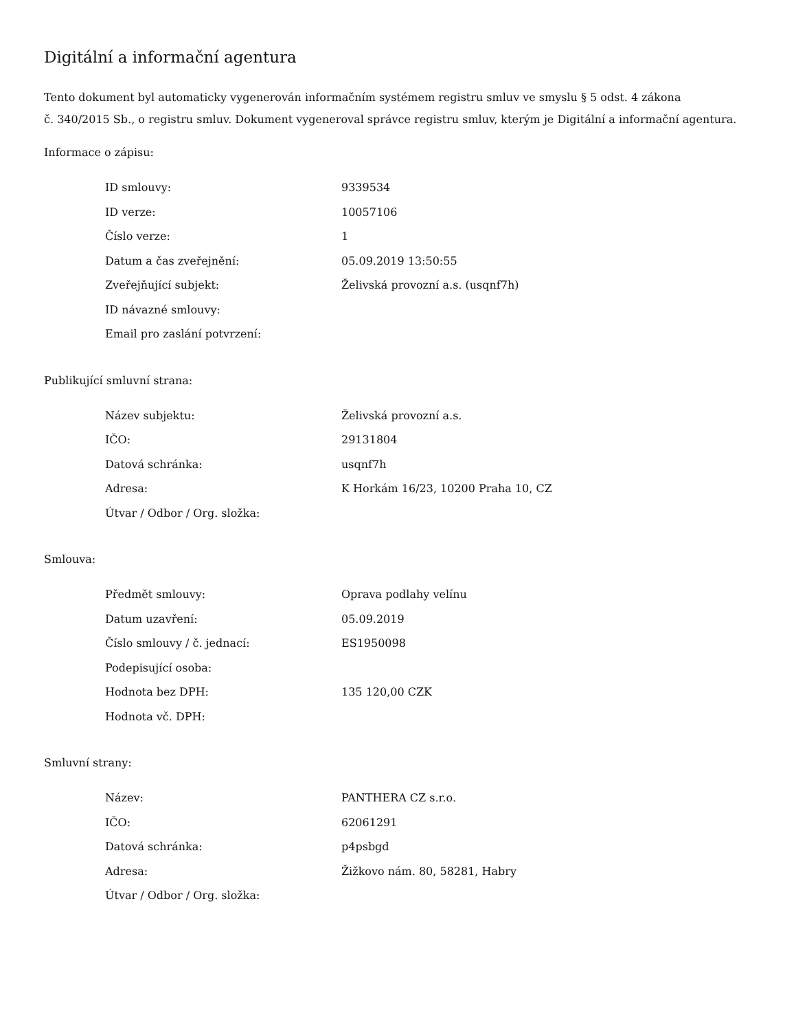Digitální a informační agentura
Tento dokument byl automaticky vygenerován informačním systémem registru smluv ve smyslu § 5 odst. 4 zákona
č. 340/2015 Sb., o registru smluv. Dokument vygeneroval správce registru smluv, kterým je Digitální a informační agentura.
Informace o zápisu:
| ID smlouvy: | 9339534 |
| ID verze: | 10057106 |
| Číslo verze: | 1 |
| Datum a čas zveřejnění: | 05.09.2019 13:50:55 |
| Zveřejňující subjekt: | Želivská provozní a.s. (usqnf7h) |
| ID návazné smlouvy: | |
| Email pro zaslání potvrzení: | |
Publikující smluvní strana:
| Název subjektu: | Želivská provozní a.s. |
| IČO: | 29131804 |
| Datová schránka: | usqnf7h |
| Adresa: | K Horkám 16/23, 10200 Praha 10, CZ |
| Útvar / Odbor / Org. složka: | |
Smlouva:
| Předmět smlouvy: | Oprava podlahy velínu |
| Datum uzavření: | 05.09.2019 |
| Číslo smlouvy / č. jednací: | ES1950098 |
| Podepisující osoba: | |
| Hodnota bez DPH: | 135 120,00 CZK |
| Hodnota vč. DPH: | |
Smluvní strany:
| Název: | PANTHERA CZ s.r.o. |
| IČO: | 62061291 |
| Datová schránka: | p4psbgd |
| Adresa: | Žižkovo nám. 80, 58281, Habry |
| Útvar / Odbor / Org. složka: | |